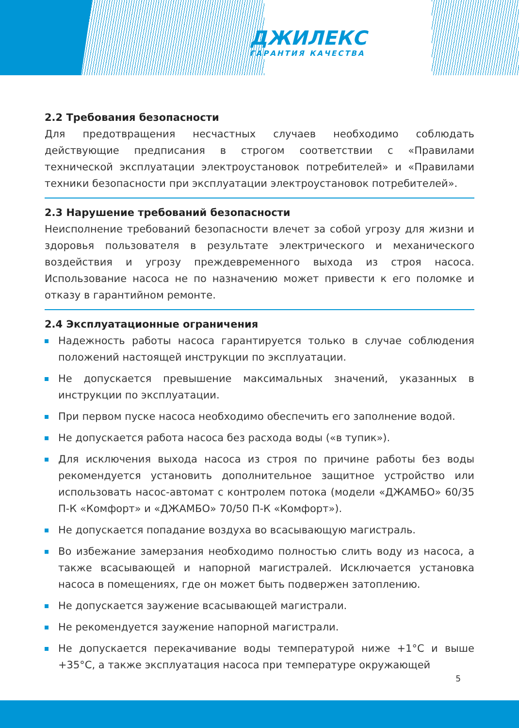ДЖИЛЕКС
ГАРАНТИЯ КАЧЕСТВА
2.2 Требования безопасности
Для предотвращения несчастных случаев необходимо соблюдать действующие предписания в строгом соответствии с «Правилами технической эксплуатации электроустановок потребителей» и «Правилами техники безопасности при эксплуатации электроустановок потребителей».
2.3 Нарушение требований безопасности
Неисполнение требований безопасности влечет за собой угрозу для жизни и здоровья пользователя в результате электрического и механического воздействия и угрозу преждевременного выхода из строя насоса. Использование насоса не по назначению может привести к его поломке и отказу в гарантийном ремонте.
2.4 Эксплуатационные ограничения
Надежность работы насоса гарантируется только в случае соблюдения положений настоящей инструкции по эксплуатации.
Не допускается превышение максимальных значений, указанных в инструкции по эксплуатации.
При первом пуске насоса необходимо обеспечить его заполнение водой.
Не допускается работа насоса без расхода воды («в тупик»).
Для исключения выхода насоса из строя по причине работы без воды рекомендуется установить дополнительное защитное устройство или использовать насос-автомат с контролем потока (модели «ДЖАМБО» 60/35 П-К «Комфорт» и «ДЖАМБО» 70/50 П-К «Комфорт»).
Не допускается попадание воздуха во всасывающую магистраль.
Во избежание замерзания необходимо полностью слить воду из насоса, а также всасывающей и напорной магистралей. Исключается установка насоса в помещениях, где он может быть подвержен затоплению.
Не допускается заужение всасывающей магистрали.
Не рекомендуется заужение напорной магистрали.
Не допускается перекачивание воды температурой ниже +1°С и выше +35°С, а также эксплуатация насоса при температуре окружающей
5